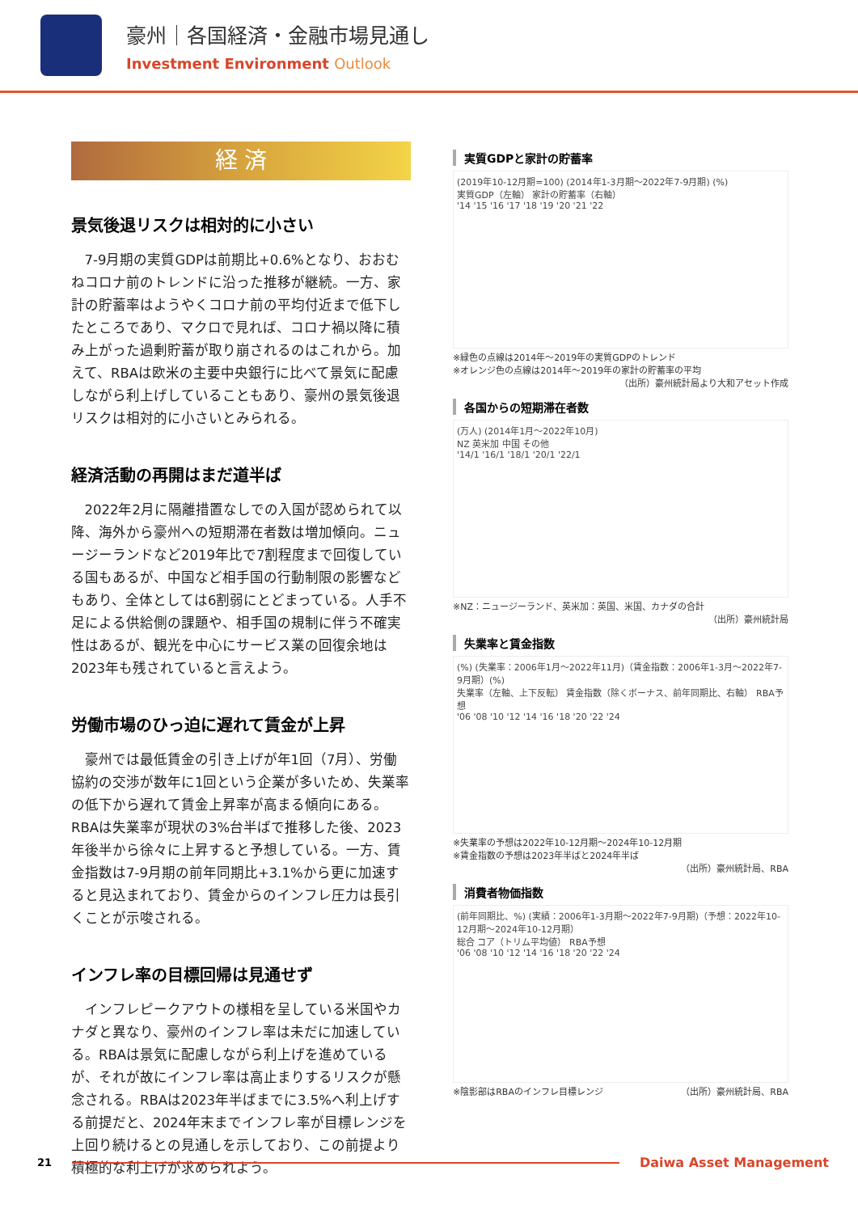豪州｜各国経済・金融市場見通し
Investment Environment Outlook
経 済
景気後退リスクは相対的に小さい
7-9月期の実質GDPは前期比+0.6%となり、おおむねコロナ前のトレンドに沿った推移が継続。一方、家計の貯蓄率はようやくコロナ前の平均付近まで低下したところであり、マクロで見れば、コロナ禍以降に積み上がった過剰貯蓄が取り崩されるのはこれから。加えて、RBAは欧米の主要中央銀行に比べて景気に配慮しながら利上げしていることもあり、豪州の景気後退リスクは相対的に小さいとみられる。
経済活動の再開はまだ道半ば
2022年2月に隔離措置なしでの入国が認められて以降、海外から豪州への短期滞在者数は増加傾向。ニュージーランドなど2019年比で7割程度まで回復している国もあるが、中国など相手国の行動制限の影響などもあり、全体としては6割弱にとどまっている。人手不足による供給側の課題や、相手国の規制に伴う不確実性はあるが、観光を中心にサービス業の回復余地は2023年も残されていると言えよう。
労働市場のひっ迫に遅れて賃金が上昇
豪州では最低賃金の引き上げが年1回（7月）、労働協約の交渉が数年に1回という企業が多いため、失業率の低下から遅れて賃金上昇率が高まる傾向にある。RBAは失業率が現状の3%台半ばで推移した後、2023年後半から徐々に上昇すると予想している。一方、賃金指数は7-9月期の前年同期比+3.1%から更に加速すると見込まれており、賃金からのインフレ圧力は長引くことが示唆される。
インフレ率の目標回帰は見通せず
インフレピークアウトの様相を呈している米国やカナダと異なり、豪州のインフレ率は未だに加速している。RBAは景気に配慮しながら利上げを進めているが、それが故にインフレ率は高止まりするリスクが懸念される。RBAは2023年半ばまでに3.5%へ利上げする前提だと、2024年末までインフレ率が目標レンジを上回り続けるとの見通しを示しており、この前提より積極的な利上げが求められよう。
実質GDPと家計の貯蓄率
(2019年10-12月期=100) (2014年1-3月期～2022年7-9月期) (%)
実質GDP（左軸） 家計の貯蓄率（右軸）
'14 '15 '16 '17 '18 '19 '20 '21 '22
※緑色の点線は2014年～2019年の実質GDPのトレンド
※オレンジ色の点線は2014年～2019年の家計の貯蓄率の平均
（出所）豪州統計局より大和アセット作成
各国からの短期滞在者数
(万人) (2014年1月～2022年10月)
NZ 英米加 中国 その他
'14/1 '16/1 '18/1 '20/1 '22/1
※NZ：ニュージーランド、英米加：英国、米国、カナダの合計
（出所）豪州統計局
失業率と賃金指数
(%) (失業率：2006年1月～2022年11月)（賃金指数：2006年1-3月～2022年7-9月期）(%)
失業率（左軸、上下反転） 賃金指数（除くボーナス、前年同期比、右軸） RBA予想
'06 '08 '10 '12 '14 '16 '18 '20 '22 '24
※失業率の予想は2022年10-12月期～2024年10-12月期
※賃金指数の予想は2023年半ばと2024年半ば
（出所）豪州統計局、RBA
消費者物価指数
(前年同期比、%) (実績：2006年1-3月期～2022年7-9月期)（予想：2022年10-12月期～2024年10-12月期）
総合 コア（トリム平均値） RBA予想
'06 '08 '10 '12 '14 '16 '18 '20 '22 '24
※陰影部はRBAのインフレ目標レンジ （出所）豪州統計局、RBA
21
Daiwa Asset Management